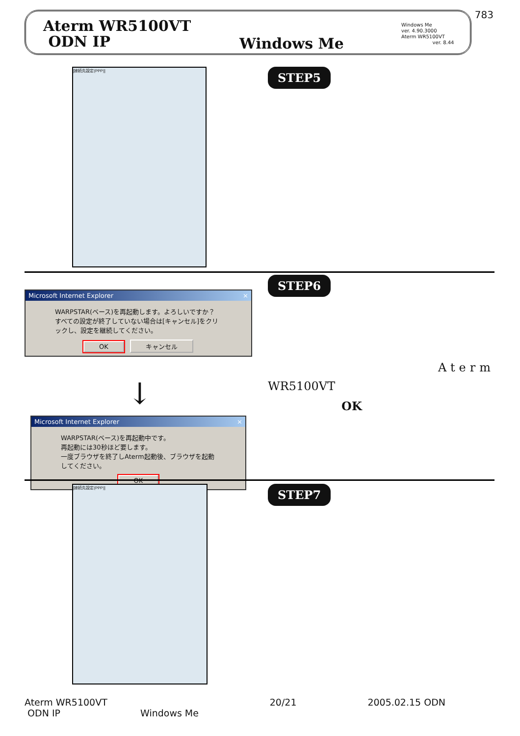783
Aterm WR5100VT
ODN IP
Windows Me
Windows Me
ver. 4.90.3000
Aterm WR5100VT
ver. 8.44
[接続先設定(PPP)]
STEP5
Microsoft Internet Explorer ×
WARPSTAR(ベース)を再起動します。よろしいですか？
すべての設定が終了していない場合は[キャンセル]をクリックし、設定を継続してください。
OK キャンセル
↓
Microsoft Internet Explorer ×
WARPSTAR(ベース)を再起動中です。
再起動には30秒ほど要します。
一度ブラウザを終了しAterm起動後、ブラウザを起動してください。
OK
STEP6
Aterm
WR5100VT
OK
[接続先設定(PPP)]
STEP7
Aterm WR5100VT
ODN IP Windows Me
20/21 2005.02.15 ODN